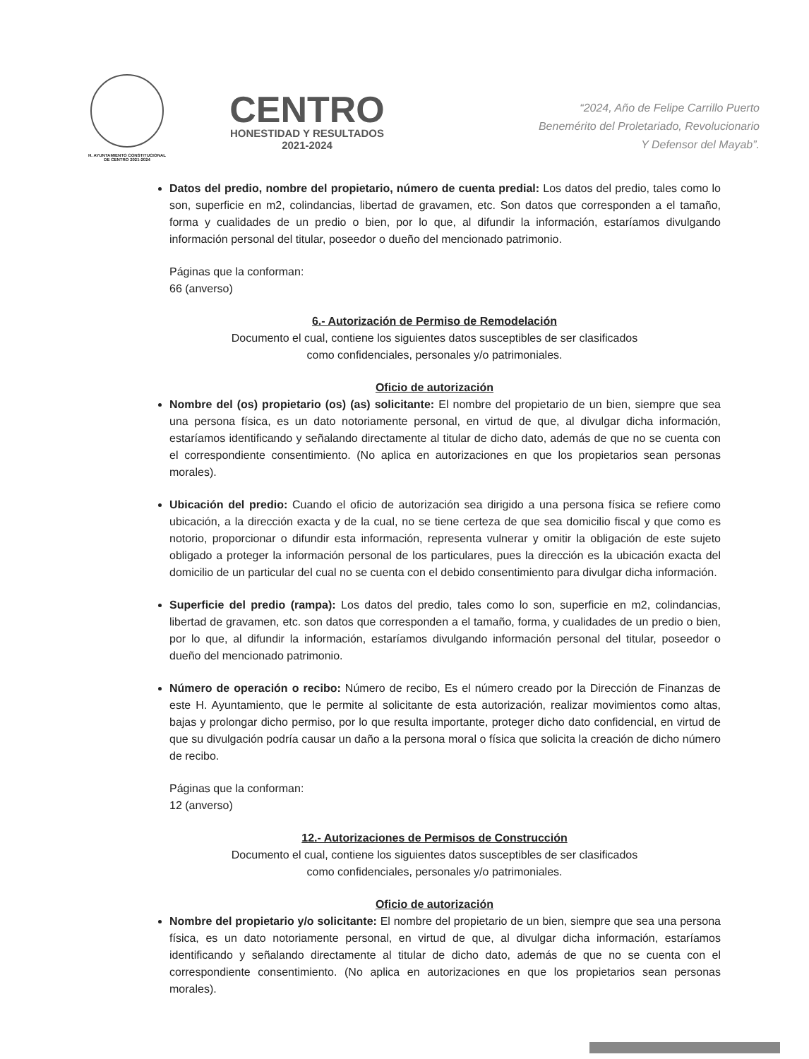H. AYUNTAMIENTO CONSTITUCIONAL
DE CENTRO 2021-2024
CENTRO
HONESTIDAD Y RESULTADOS
2021-2024
“2024, Año de Felipe Carrillo Puerto
Benemérito del Proletariado, Revolucionario
Y Defensor del Mayab”.
Datos del predio, nombre del propietario, número de cuenta predial: Los datos del predio, tales como lo son, superficie en m2, colindancias, libertad de gravamen, etc. Son datos que corresponden a el tamaño, forma y cualidades de un predio o bien, por lo que, al difundir la información, estaríamos divulgando información personal del titular, poseedor o dueño del mencionado patrimonio.
Páginas que la conforman:
66 (anverso)
6.- Autorización de Permiso de Remodelación
Documento el cual, contiene los siguientes datos susceptibles de ser clasificados
como confidenciales, personales y/o patrimoniales.
Oficio de autorización
Nombre del (os) propietario (os) (as) solicitante: El nombre del propietario de un bien, siempre que sea una persona física, es un dato notoriamente personal, en virtud de que, al divulgar dicha información, estaríamos identificando y señalando directamente al titular de dicho dato, además de que no se cuenta con el correspondiente consentimiento. (No aplica en autorizaciones en que los propietarios sean personas morales).
Ubicación del predio: Cuando el oficio de autorización sea dirigido a una persona física se refiere como ubicación, a la dirección exacta y de la cual, no se tiene certeza de que sea domicilio fiscal y que como es notorio, proporcionar o difundir esta información, representa vulnerar y omitir la obligación de este sujeto obligado a proteger la información personal de los particulares, pues la dirección es la ubicación exacta del domicilio de un particular del cual no se cuenta con el debido consentimiento para divulgar dicha información.
Superficie del predio (rampa): Los datos del predio, tales como lo son, superficie en m2, colindancias, libertad de gravamen, etc. son datos que corresponden a el tamaño, forma, y cualidades de un predio o bien, por lo que, al difundir la información, estaríamos divulgando información personal del titular, poseedor o dueño del mencionado patrimonio.
Número de operación o recibo: Número de recibo, Es el número creado por la Dirección de Finanzas de este H. Ayuntamiento, que le permite al solicitante de esta autorización, realizar movimientos como altas, bajas y prolongar dicho permiso, por lo que resulta importante, proteger dicho dato confidencial, en virtud de que su divulgación podría causar un daño a la persona moral o física que solicita la creación de dicho número de recibo.
Páginas que la conforman:
12 (anverso)
12.- Autorizaciones de Permisos de Construcción
Documento el cual, contiene los siguientes datos susceptibles de ser clasificados
como confidenciales, personales y/o patrimoniales.
Oficio de autorización
Nombre del propietario y/o solicitante: El nombre del propietario de un bien, siempre que sea una persona física, es un dato notoriamente personal, en virtud de que, al divulgar dicha información, estaríamos identificando y señalando directamente al titular de dicho dato, además de que no se cuenta con el correspondiente consentimiento. (No aplica en autorizaciones en que los propietarios sean personas morales).